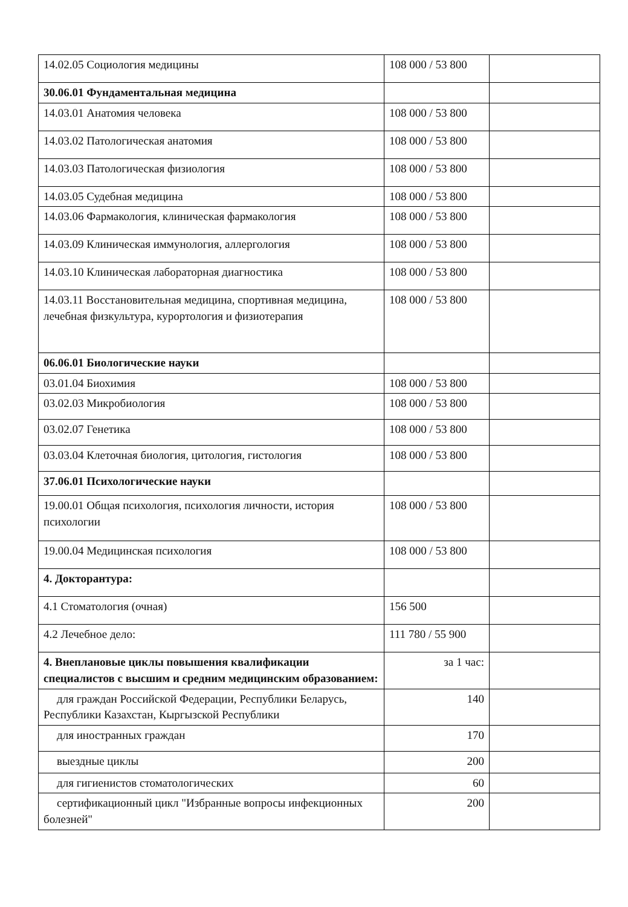| 14.02.05 Социология медицины | 108 000 / 53 800 | |
| 30.06.01 Фундаментальная медицина | | |
| 14.03.01 Анатомия человека | 108 000 / 53 800 | |
| 14.03.02 Патологическая анатомия | 108 000 / 53 800 | |
| 14.03.03 Патологическая физиология | 108 000 / 53 800 | |
| 14.03.05 Судебная медицина | 108 000 / 53 800 | |
| 14.03.06 Фармакология, клиническая фармакология | 108 000 / 53 800 | |
| 14.03.09 Клиническая иммунология, аллергология | 108 000 / 53 800 | |
| 14.03.10 Клиническая лабораторная диагностика | 108 000 / 53 800 | |
| 14.03.11 Восстановительная медицина, спортивная медицина, лечебная физкультура, курортология и физиотерапия | 108 000 / 53 800 | |
| 06.06.01 Биологические науки | | |
| 03.01.04 Биохимия | 108 000 / 53 800 | |
| 03.02.03 Микробиология | 108 000 / 53 800 | |
| 03.02.07 Генетика | 108 000 / 53 800 | |
| 03.03.04 Клеточная биология, цитология, гистология | 108 000 / 53 800 | |
| 37.06.01 Психологические науки | | |
| 19.00.01 Общая психология, психология личности, история психологии | 108 000 / 53 800 | |
| 19.00.04 Медицинская психология | 108 000 / 53 800 | |
| 4. Докторантура: | | |
| 4.1 Стоматология (очная) | 156 500 | |
| 4.2 Лечебное дело: | 111 780 / 55 900 | |
| 4. Внеплановые циклы повышения квалификации специалистов с высшим и средним медицинским образованием: | за 1 час: | |
| для граждан Российской Федерации, Республики Беларусь, Республики Казахстан, Кыргызской Республики | 140 | |
| для иностранных граждан | 170 | |
| выездные циклы | 200 | |
| для гигиенистов стоматологических | 60 | |
| сертификационный цикл "Избранные вопросы инфекционных болезней" | 200 | |